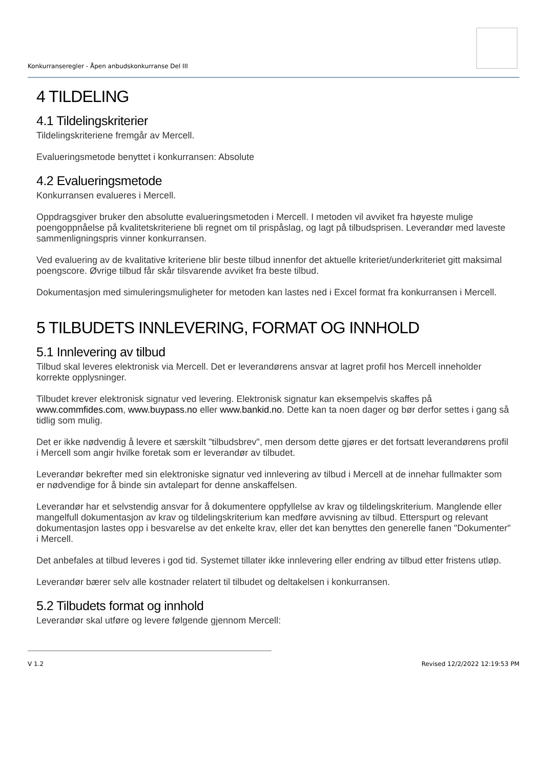Konkurranseregler - Åpen anbudskonkurranse Del III
4 TILDELING
4.1 Tildelingskriterier
Tildelingskriteriene fremgår av Mercell.
Evalueringsmetode benyttet i konkurransen: Absolute
4.2 Evalueringsmetode
Konkurransen evalueres i Mercell.
Oppdragsgiver bruker den absolutte evalueringsmetoden i Mercell. I metoden vil avviket fra høyeste mulige poengoppnåelse på kvalitetskriteriene bli regnet om til prispåslag, og lagt på tilbudsprisen. Leverandør med laveste sammenligningspris vinner konkurransen.
Ved evaluering av de kvalitative kriteriene blir beste tilbud innenfor det aktuelle kriteriet/underkriteriet gitt maksimal poengscore. Øvrige tilbud får skår tilsvarende avviket fra beste tilbud.
Dokumentasjon med simuleringsmuligheter for metoden kan lastes ned i Excel format fra konkurransen i Mercell.
5 TILBUDETS INNLEVERING, FORMAT OG INNHOLD
5.1 Innlevering av tilbud
Tilbud skal leveres elektronisk via Mercell. Det er leverandørens ansvar at lagret profil hos Mercell inneholder korrekte opplysninger.
Tilbudet krever elektronisk signatur ved levering. Elektronisk signatur kan eksempelvis skaffes på www.commfides.com, www.buypass.no eller www.bankid.no. Dette kan ta noen dager og bør derfor settes i gang så tidlig som mulig.
Det er ikke nødvendig å levere et særskilt "tilbudsbrev", men dersom dette gjøres er det fortsatt leverandørens profil i Mercell som angir hvilke foretak som er leverandør av tilbudet.
Leverandør bekrefter med sin elektroniske signatur ved innlevering av tilbud i Mercell at de innehar fullmakter som er nødvendige for å binde sin avtalepart for denne anskaffelsen.
Leverandør har et selvstendig ansvar for å dokumentere oppfyllelse av krav og tildelingskriterium. Manglende eller mangelfull dokumentasjon av krav og tildelingskriterium kan medføre avvisning av tilbud. Etterspurt og relevant dokumentasjon lastes opp i besvarelse av det enkelte krav, eller det kan benyttes den generelle fanen "Dokumenter" i Mercell.
Det anbefales at tilbud leveres i god tid. Systemet tillater ikke innlevering eller endring av tilbud etter fristens utløp.
Leverandør bærer selv alle kostnader relatert til tilbudet og deltakelsen i konkurransen.
5.2 Tilbudets format og innhold
Leverandør skal utføre og levere følgende gjennom Mercell:
V 1.2 Revised 12/2/2022 12:19:53 PM